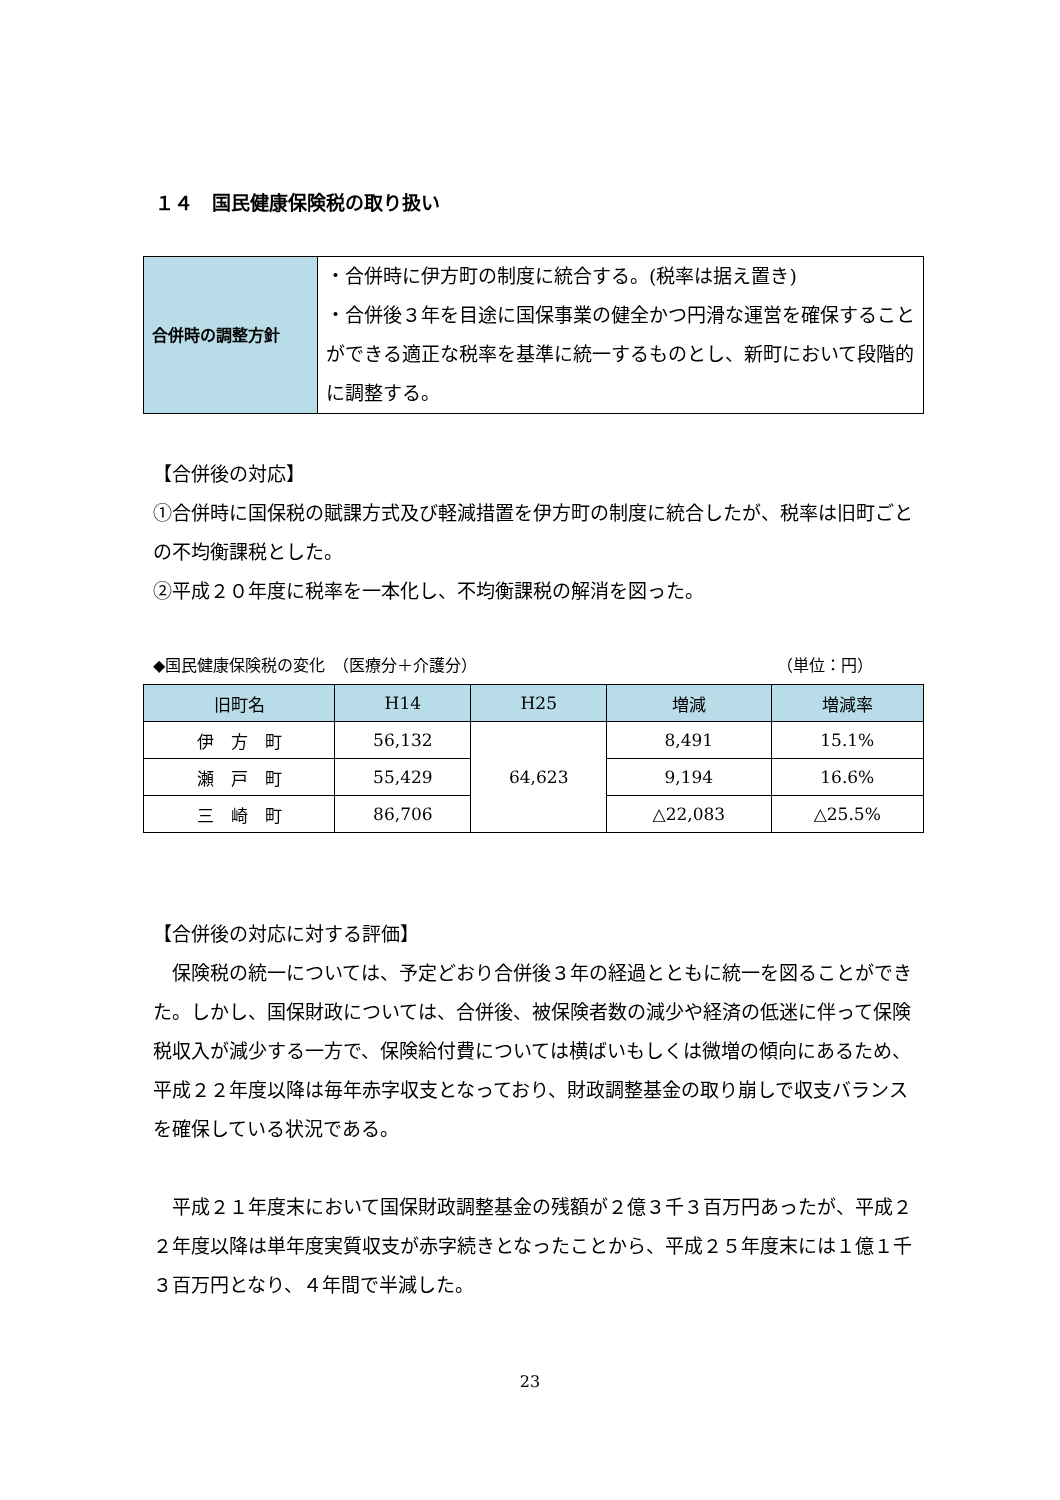１４　国民健康保険税の取り扱い
| 合併時の調整方針 | ・合併時に伊方町の制度に統合する。(税率は据え置き) ・合併後３年を目途に国保事業の健全かつ円滑な運営を確保することができる適正な税率を基準に統一するものとし、新町において段階的に調整する。 |
【合併後の対応】
①合併時に国保税の賦課方式及び軽減措置を伊方町の制度に統合したが、税率は旧町ごとの不均衡課税とした。
②平成２０年度に税率を一本化し、不均衡課税の解消を図った。
◆国民健康保険税の変化　（医療分＋介護分） （単位：円）
| 旧町名 | H14 | H25 | 増減 | 増減率 |
| --- | --- | --- | --- | --- |
| 伊 方 町 | 56,132 | 64,623 | 8,491 | 15.1% |
| 瀬 戸 町 | 55,429 | | 9,194 | 16.6% |
| 三 崎 町 | 86,706 | | △22,083 | △25.5% |
【合併後の対応に対する評価】
　保険税の統一については、予定どおり合併後３年の経過とともに統一を図ることができた。しかし、国保財政については、合併後、被保険者数の減少や経済の低迷に伴って保険税収入が減少する一方で、保険給付費については横ばいもしくは微増の傾向にあるため、平成２２年度以降は毎年赤字収支となっており、財政調整基金の取り崩しで収支バランスを確保している状況である。
　平成２１年度末において国保財政調整基金の残額が２億３千３百万円あったが、平成２２年度以降は単年度実質収支が赤字続きとなったことから、平成２５年度末には１億１千３百万円となり、４年間で半減した。
23